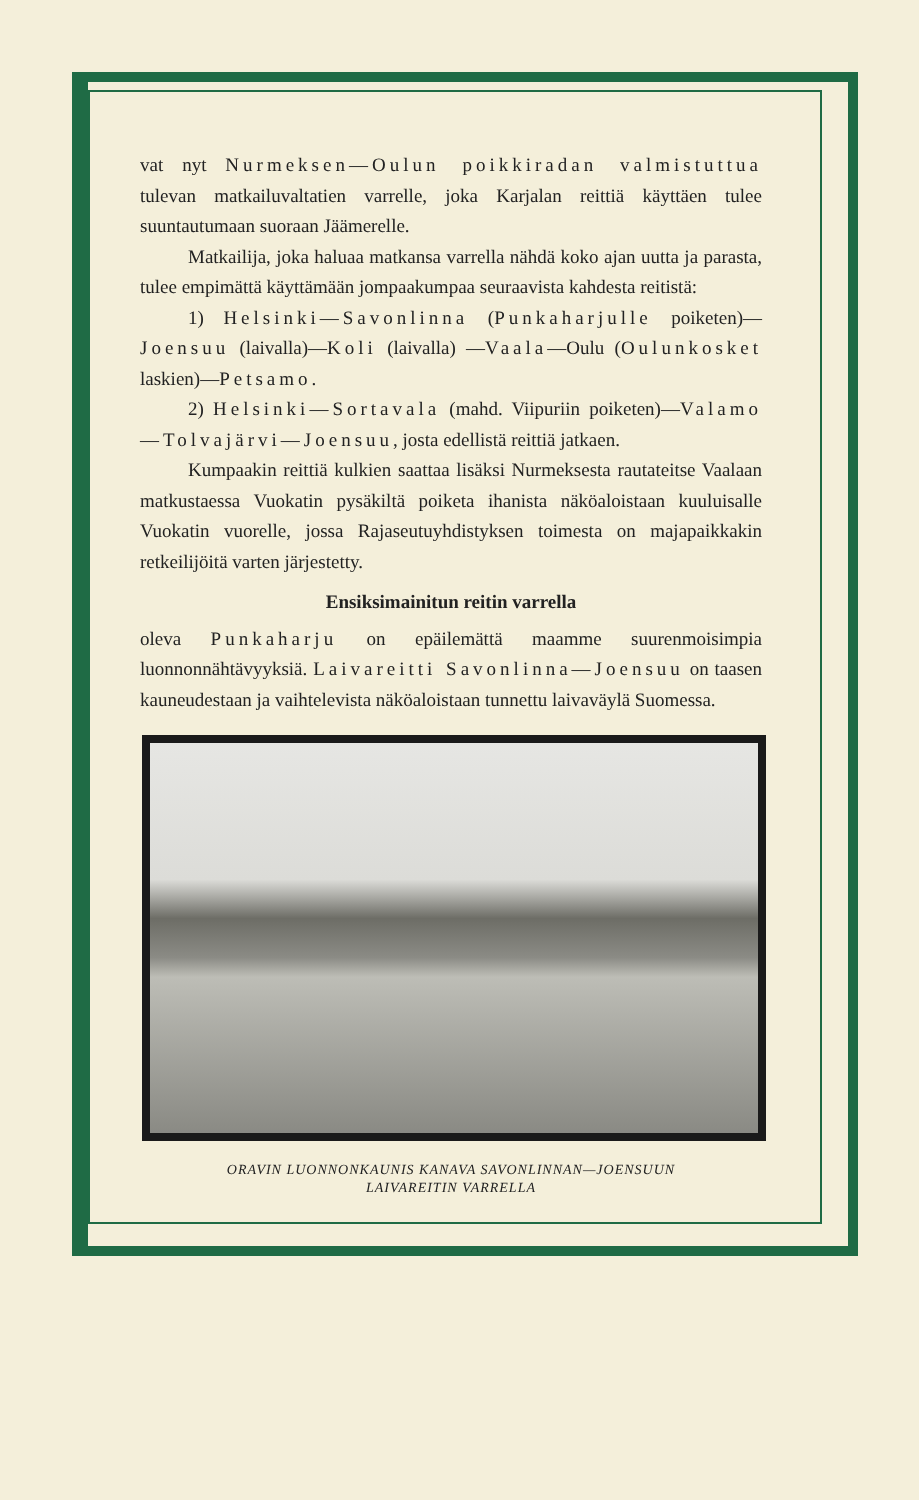vat nyt Nurmeksen—Oulun poikkiradan valmistuttua tulevan matkailuvaltatien varrelle, joka Karjalan reittiä käyttäen tulee suuntautumaan suoraan Jäämerelle.
Matkailija, joka haluaa matkansa varrella nähdä koko ajan uutta ja parasta, tulee empimättä käyttämään jompaakumpaa seuraavista kahdesta reitistä:
1) Helsinki—Savonlinna (Punkaharjulle poiketen)—Joensuu (laivalla)—Koli (laivalla) —Vaala—Oulu (Oulunkosket laskien)—Petsamo.
2) Helsinki—Sortavala (mahd. Viipuriin poiketen)—Valamo—Tolvajärvi—Joensuu, josta edellistä reittiä jatkaen.
Kumpaakin reittiä kulkien saattaa lisäksi Nurmeksesta rautateitse Vaalaan matkustaessa Vuokatin pysäkiltä poiketa ihanista näköaloistaan kuuluisalle Vuokatin vuorelle, jossa Rajaseutuyhdistyksen toimesta on majapaikkakin retkeilijöitä varten järjestetty.
Ensiksimainitun reitin varrella
oleva Punkaharju on epäilemättä maamme suurenmoisimpia luonnonnähtävyyksiä. Laivareitti Savonlinna—Joensuu on taasen kauneudestaan ja vaihtelevista näköaloistaan tunnettu laivaväylä Suomessa.
ORAVIN LUONNONKAUNIS KANAVA SAVONLINNAN—JOENSUUN
LAIVAREITIN VARRELLA